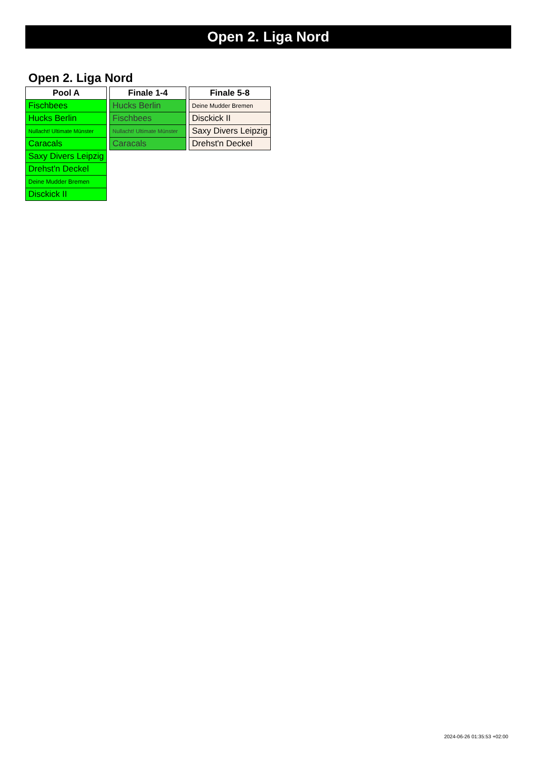Open 2. Liga Nord
Open 2. Liga Nord
| Pool A |
| --- |
| Fischbees |
| Hucks Berlin |
| Nullacht! Ultimate Münster |
| Caracals |
| Saxy Divers Leipzig |
| Drehst'n Deckel |
| Deine Mudder Bremen |
| Disckick II |
| Finale 1-4 |
| --- |
| Hucks Berlin |
| Fischbees |
| Nullacht! Ultimate Münster |
| Caracals |
| Finale 5-8 |
| --- |
| Deine Mudder Bremen |
| Disckick II |
| Saxy Divers Leipzig |
| Drehst'n Deckel |
2024-06-26 01:35:53 +02:00